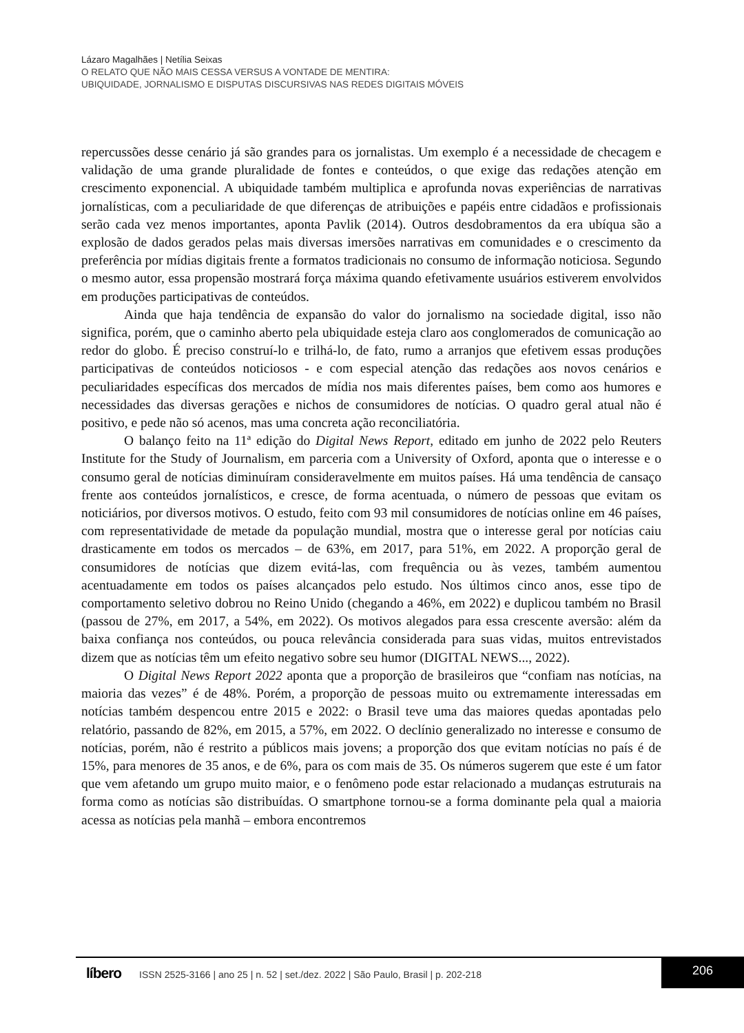Lázaro Magalhães | Netília Seixas
O RELATO QUE NÃO MAIS CESSA VERSUS A VONTADE DE MENTIRA:
UBIQUIDADE, JORNALISMO E DISPUTAS DISCURSIVAS NAS REDES DIGITAIS MÓVEIS
repercussões desse cenário já são grandes para os jornalistas. Um exemplo é a necessidade de checagem e validação de uma grande pluralidade de fontes e conteúdos, o que exige das redações atenção em crescimento exponencial. A ubiquidade também multiplica e aprofunda novas experiências de narrativas jornalísticas, com a peculiaridade de que diferenças de atribuições e papéis entre cidadãos e profissionais serão cada vez menos importantes, aponta Pavlik (2014). Outros desdobramentos da era ubíqua são a explosão de dados gerados pelas mais diversas imersões narrativas em comunidades e o crescimento da preferência por mídias digitais frente a formatos tradicionais no consumo de informação noticiosa. Segundo o mesmo autor, essa propensão mostrará força máxima quando efetivamente usuários estiverem envolvidos em produções participativas de conteúdos.
Ainda que haja tendência de expansão do valor do jornalismo na sociedade digital, isso não significa, porém, que o caminho aberto pela ubiquidade esteja claro aos conglomerados de comunicação ao redor do globo. É preciso construí-lo e trilhá-lo, de fato, rumo a arranjos que efetivem essas produções participativas de conteúdos noticiosos - e com especial atenção das redações aos novos cenários e peculiaridades específicas dos mercados de mídia nos mais diferentes países, bem como aos humores e necessidades das diversas gerações e nichos de consumidores de notícias. O quadro geral atual não é positivo, e pede não só acenos, mas uma concreta ação reconciliatória.
O balanço feito na 11ª edição do Digital News Report, editado em junho de 2022 pelo Reuters Institute for the Study of Journalism, em parceria com a University of Oxford, aponta que o interesse e o consumo geral de notícias diminuíram consideravelmente em muitos países. Há uma tendência de cansaço frente aos conteúdos jornalísticos, e cresce, de forma acentuada, o número de pessoas que evitam os noticiários, por diversos motivos. O estudo, feito com 93 mil consumidores de notícias online em 46 países, com representatividade de metade da população mundial, mostra que o interesse geral por notícias caiu drasticamente em todos os mercados – de 63%, em 2017, para 51%, em 2022. A proporção geral de consumidores de notícias que dizem evitá-las, com frequência ou às vezes, também aumentou acentuadamente em todos os países alcançados pelo estudo. Nos últimos cinco anos, esse tipo de comportamento seletivo dobrou no Reino Unido (chegando a 46%, em 2022) e duplicou também no Brasil (passou de 27%, em 2017, a 54%, em 2022). Os motivos alegados para essa crescente aversão: além da baixa confiança nos conteúdos, ou pouca relevância considerada para suas vidas, muitos entrevistados dizem que as notícias têm um efeito negativo sobre seu humor (DIGITAL NEWS..., 2022).
O Digital News Report 2022 aponta que a proporção de brasileiros que “confiam nas notícias, na maioria das vezes” é de 48%. Porém, a proporção de pessoas muito ou extremamente interessadas em notícias também despencou entre 2015 e 2022: o Brasil teve uma das maiores quedas apontadas pelo relatório, passando de 82%, em 2015, a 57%, em 2022. O declínio generalizado no interesse e consumo de notícias, porém, não é restrito a públicos mais jovens; a proporção dos que evitam notícias no país é de 15%, para menores de 35 anos, e de 6%, para os com mais de 35. Os números sugerem que este é um fator que vem afetando um grupo muito maior, e o fenômeno pode estar relacionado a mudanças estruturais na forma como as notícias são distribuídas. O smartphone tornou-se a forma dominante pela qual a maioria acessa as notícias pela manhã – embora encontremos
206
líbero ISSN 2525-3166 | ano 25 | n. 52 | set./dez. 2022 | São Paulo, Brasil | p. 202-218